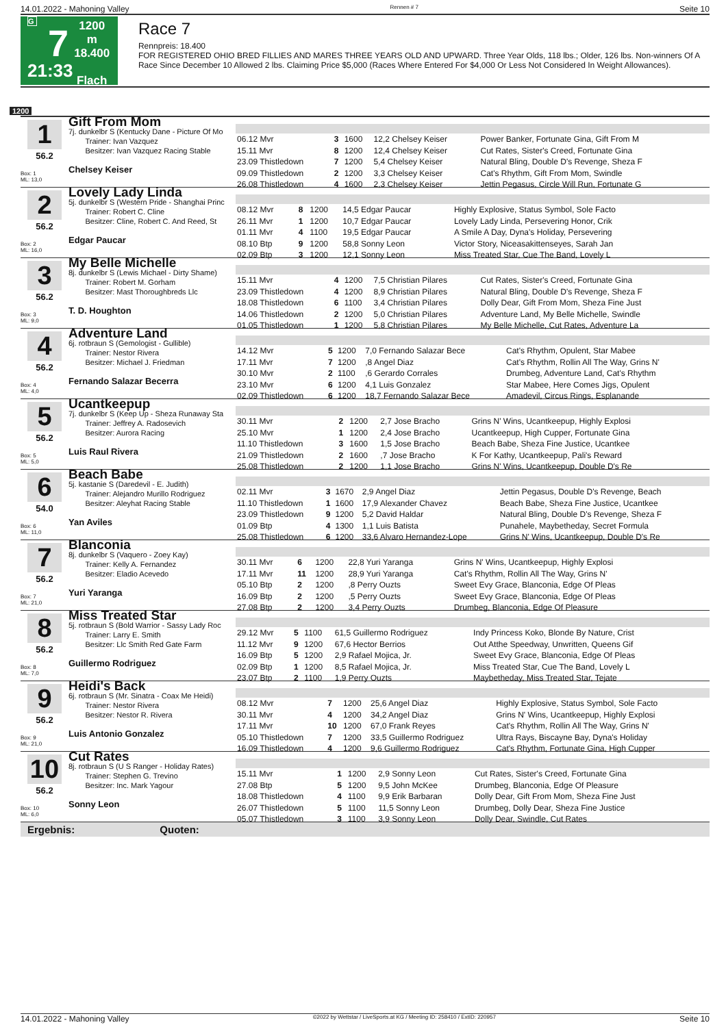14.01.2022 - Mahoning Valley Rennen # 7 Seite 10
G
7
21:33
1200 m
18.400
Flach
Race 7
Rennpreis: 18.400
FOR REGISTERED OHIO BRED FILLIES AND MARES THREE YEARS OLD AND UPWARD. Three Year Olds, 118 lbs.; Older, 126 lbs. Non-winners Of A Race Since December 10 Allowed 2 lbs. Claiming Price $5,000 (Races Where Entered For $4,000 Or Less Not Considered In Weight Allowances).
1200
1
56.2
Box: 1
ML: 13,0
Gift From Mom
7j. dunkelbr S (Kentucky Dane - Picture Of Mo
Trainer: Ivan Vazquez
Besitzer: Ivan Vazquez Racing Stable
Chelsey Keiser
| 06.12 Mvr | 3 | 1600 | 12,2 Chelsey Keiser | Power Banker, Fortunate Gina, Gift From M |
| 15.11 Mvr | 8 | 1200 | 12,4 Chelsey Keiser | Cut Rates, Sister's Creed, Fortunate Gina |
| 23.09 Thistledown | 7 | 1200 | 5,4 Chelsey Keiser | Natural Bling, Double D's Revenge, Sheza F |
| 09.09 Thistledown | 2 | 1200 | 3,3 Chelsey Keiser | Cat's Rhythm, Gift From Mom, Swindle |
| 26.08 Thistledown | 4 | 1600 | 2,3 Chelsey Keiser | Jettin Pegasus, Circle Will Run, Fortunate G |
2
56.2
Box: 2
ML: 16,0
Lovely Lady Linda
5j. dunkelbr S (Western Pride - Shanghai Princ
Trainer: Robert C. Cline
Besitzer: Cline, Robert C. And Reed, St
Edgar Paucar
| 08.12 Mvr | 8 | 1200 | 14,5 Edgar Paucar | Highly Explosive, Status Symbol, Sole Facto |
| 26.11 Mvr | 1 | 1200 | 10,7 Edgar Paucar | Lovely Lady Linda, Persevering Honor, Crik |
| 01.11 Mvr | 4 | 1100 | 19,5 Edgar Paucar | A Smile A Day, Dyna's Holiday, Persevering |
| 08.10 Btp | 9 | 1200 | 58,8 Sonny Leon | Victor Story, Niceasakittenseyes, Sarah Jan |
| 02.09 Btp | 3 | 1200 | 12,1 Sonny Leon | Miss Treated Star, Cue The Band, Lovely L |
3
56.2
Box: 3
ML: 9,0
My Belle Michelle
8j. dunkelbr S (Lewis Michael - Dirty Shame)
Trainer: Robert M. Gorham
Besitzer: Mast Thoroughbreds Llc
T. D. Houghton
| 15.11 Mvr | 4 | 1200 | 7,5 Christian Pilares | Cut Rates, Sister's Creed, Fortunate Gina |
| 23.09 Thistledown | 4 | 1200 | 8,9 Christian Pilares | Natural Bling, Double D's Revenge, Sheza F |
| 18.08 Thistledown | 6 | 1100 | 3,4 Christian Pilares | Dolly Dear, Gift From Mom, Sheza Fine Just |
| 14.06 Thistledown | 2 | 1200 | 5,0 Christian Pilares | Adventure Land, My Belle Michelle, Swindle |
| 01.05 Thistledown | 1 | 1200 | 5,8 Christian Pilares | My Belle Michelle, Cut Rates, Adventure La |
4
56.2
Box: 4
ML: 4,0
Adventure Land
6j. rotbraun S (Gemologist - Gullible)
Trainer: Nestor Rivera
Besitzer: Michael J. Friedman
Fernando Salazar Becerra
| 14.12 Mvr | 5 | 1200 | 7,0 Fernando Salazar Bece | Cat's Rhythm, Opulent, Star Mabee |
| 17.11 Mvr | 7 | 1200 | ,8 Angel Diaz | Cat's Rhythm, Rollin All The Way, Grins N' |
| 30.10 Mvr | 2 | 1100 | ,6 Gerardo Corrales | Drumbeg, Adventure Land, Cat's Rhythm |
| 23.10 Mvr | 6 | 1200 | 4,1 Luis Gonzalez | Star Mabee, Here Comes Jigs, Opulent |
| 02.09 Thistledown | 6 | 1200 | 18,7 Fernando Salazar Bece | Amadevil, Circus Rings, Esplanande |
5
56.2
Box: 5
ML: 5,0
Ucantkeepup
7j. dunkelbr S (Keep Up - Sheza Runaway Sta
Trainer: Jeffrey A. Radosevich
Besitzer: Aurora Racing
Luis Raul Rivera
| 30.11 Mvr | 2 | 1200 | 2,7 Jose Bracho | Grins N' Wins, Ucantkeepup, Highly Explosi |
| 25.10 Mvr | 1 | 1200 | 2,4 Jose Bracho | Ucantkeepup, High Cupper, Fortunate Gina |
| 11.10 Thistledown | 3 | 1600 | 1,5 Jose Bracho | Beach Babe, Sheza Fine Justice, Ucantkee |
| 21.09 Thistledown | 2 | 1600 | ,7 Jose Bracho | K For Kathy, Ucantkeepup, Pali's Reward |
| 25.08 Thistledown | 2 | 1200 | 1,1 Jose Bracho | Grins N' Wins, Ucantkeepup, Double D's Re |
6
54.0
Box: 6
ML: 11,0
Beach Babe
5j. kastanie S (Daredevil - E. Judith)
Trainer: Alejandro Murillo Rodriguez
Besitzer: Aleyhat Racing Stable
Yan Aviles
| 02.11 Mvr | 3 | 1670 | 2,9 Angel Diaz | Jettin Pegasus, Double D's Revenge, Beach |
| 11.10 Thistledown | 1 | 1600 | 17,9 Alexander Chavez | Beach Babe, Sheza Fine Justice, Ucantkee |
| 23.09 Thistledown | 9 | 1200 | 5,2 David Haldar | Natural Bling, Double D's Revenge, Sheza F |
| 01.09 Btp | 4 | 1300 | 1,1 Luis Batista | Punahele, Maybetheday, Secret Formula |
| 25.08 Thistledown | 6 | 1200 | 33,6 Alvaro Hernandez-Lope | Grins N' Wins, Ucantkeepup, Double D's Re |
7
56.2
Box: 7
ML: 21,0
Blanconia
8j. dunkelbr S (Vaquero - Zoey Kay)
Trainer: Kelly A. Fernandez
Besitzer: Eladio Acevedo
Yuri Yaranga
| 30.11 Mvr | 6 | 1200 | 22,8 Yuri Yaranga | Grins N' Wins, Ucantkeepup, Highly Explosi |
| 17.11 Mvr | 11 | 1200 | 28,9 Yuri Yaranga | Cat's Rhythm, Rollin All The Way, Grins N' |
| 05.10 Btp | 2 | 1200 | ,8 Perry Ouzts | Sweet Evy Grace, Blanconia, Edge Of Pleas |
| 16.09 Btp | 2 | 1200 | ,5 Perry Ouzts | Sweet Evy Grace, Blanconia, Edge Of Pleas |
| 27.08 Btp | 2 | 1200 | 3,4 Perry Ouzts | Drumbeg, Blanconia, Edge Of Pleasure |
8
56.2
Box: 8
ML: 7,0
Miss Treated Star
5j. rotbraun S (Bold Warrior - Sassy Lady Roc
Trainer: Larry E. Smith
Besitzer: Llc Smith Red Gate Farm
Guillermo Rodriguez
| 29.12 Mvr | 5 | 1100 | 61,5 Guillermo Rodriguez | Indy Princess Koko, Blonde By Nature, Crist |
| 11.12 Mvr | 9 | 1200 | 67,6 Hector Berrios | Out Atthe Speedway, Unwritten, Queens Gif |
| 16.09 Btp | 5 | 1200 | 2,9 Rafael Mojica, Jr. | Sweet Evy Grace, Blanconia, Edge Of Pleas |
| 02.09 Btp | 1 | 1200 | 8,5 Rafael Mojica, Jr. | Miss Treated Star, Cue The Band, Lovely L |
| 23.07 Btp | 2 | 1100 | 1,9 Perry Ouzts | Maybetheday, Miss Treated Star, Tejate |
9
56.2
Box: 9
ML: 21,0
Heidi's Back
6j. rotbraun S (Mr. Sinatra - Coax Me Heidi)
Trainer: Nestor Rivera
Besitzer: Nestor R. Rivera
Luis Antonio Gonzalez
| 08.12 Mvr | 7 | 1200 | 25,6 Angel Diaz | Highly Explosive, Status Symbol, Sole Facto |
| 30.11 Mvr | 4 | 1200 | 34,2 Angel Diaz | Grins N' Wins, Ucantkeepup, Highly Explosi |
| 17.11 Mvr | 10 | 1200 | 67,0 Frank Reyes | Cat's Rhythm, Rollin All The Way, Grins N' |
| 05.10 Thistledown | 7 | 1200 | 33,5 Guillermo Rodriguez | Ultra Rays, Biscayne Bay, Dyna's Holiday |
| 16.09 Thistledown | 4 | 1200 | 9,6 Guillermo Rodriguez | Cat's Rhythm, Fortunate Gina, High Cupper |
10
56.2
Box: 10
ML: 6,0
Cut Rates
8j. rotbraun S (U S Ranger - Holiday Rates)
Trainer: Stephen G. Trevino
Besitzer: Inc. Mark Yagour
Sonny Leon
| 15.11 Mvr | 1 | 1200 | 2,9 Sonny Leon | Cut Rates, Sister's Creed, Fortunate Gina |
| 27.08 Btp | 5 | 1200 | 9,5 John McKee | Drumbeg, Blanconia, Edge Of Pleasure |
| 18.08 Thistledown | 4 | 1100 | 9,9 Erik Barbaran | Dolly Dear, Gift From Mom, Sheza Fine Just |
| 26.07 Thistledown | 5 | 1100 | 11,5 Sonny Leon | Drumbeg, Dolly Dear, Sheza Fine Justice |
| 05.07 Thistledown | 3 | 1100 | 3,9 Sonny Leon | Dolly Dear, Swindle, Cut Rates |
Ergebnis: Quoten:
14.01.2022 - Mahoning Valley ©2022 by Wettstar / LiveSports.at KG / Meeting ID: 258410 / ExtID: 220957 Seite 10